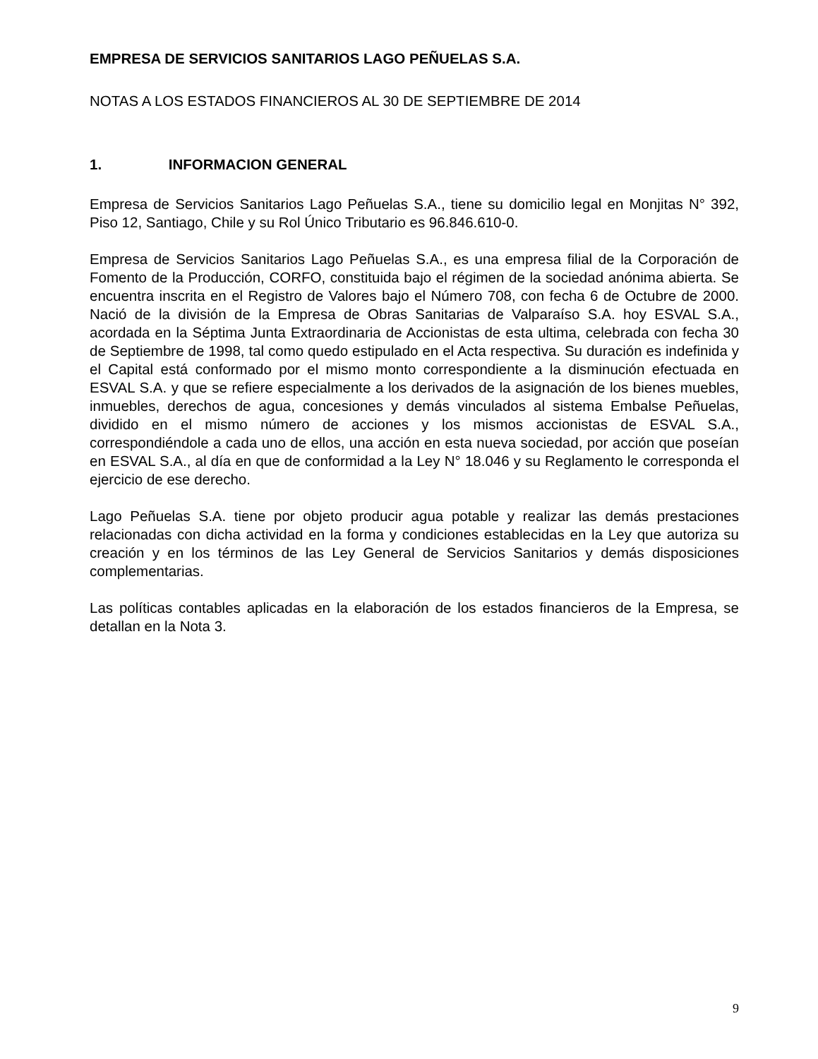EMPRESA DE SERVICIOS SANITARIOS LAGO PEÑUELAS S.A.
NOTAS A LOS ESTADOS FINANCIEROS AL 30 DE SEPTIEMBRE DE 2014
1. INFORMACION GENERAL
Empresa de Servicios Sanitarios Lago Peñuelas S.A., tiene su domicilio legal en Monjitas N° 392, Piso 12, Santiago, Chile y su Rol Único Tributario es 96.846.610-0.
Empresa de Servicios Sanitarios Lago Peñuelas S.A., es una empresa filial de la Corporación de Fomento de la Producción, CORFO, constituida bajo el régimen de la sociedad anónima abierta. Se encuentra inscrita en el Registro de Valores bajo el Número 708, con fecha 6 de Octubre de 2000. Nació de la división de la Empresa de Obras Sanitarias de Valparaíso S.A. hoy ESVAL S.A., acordada en la Séptima Junta Extraordinaria de Accionistas de esta ultima, celebrada con fecha 30 de Septiembre de 1998, tal como quedo estipulado en el Acta respectiva. Su duración es indefinida y el Capital está conformado por el mismo monto correspondiente a la disminución efectuada en ESVAL S.A. y que se refiere especialmente a los derivados de la asignación de los bienes muebles, inmuebles, derechos de agua, concesiones y demás vinculados al sistema Embalse Peñuelas, dividido en el mismo número de acciones y los mismos accionistas de ESVAL S.A., correspondiéndole a cada uno de ellos, una acción en esta nueva sociedad, por acción que poseían en ESVAL S.A., al día en que de conformidad a la Ley N° 18.046 y su Reglamento le corresponda el ejercicio de ese derecho.
Lago Peñuelas S.A. tiene por objeto producir agua potable y realizar las demás prestaciones relacionadas con dicha actividad en la forma y condiciones establecidas en la Ley que autoriza su creación y en los términos de las Ley General de Servicios Sanitarios y demás disposiciones complementarias.
Las políticas contables aplicadas en la elaboración de los estados financieros de la Empresa, se detallan en la Nota 3.
9